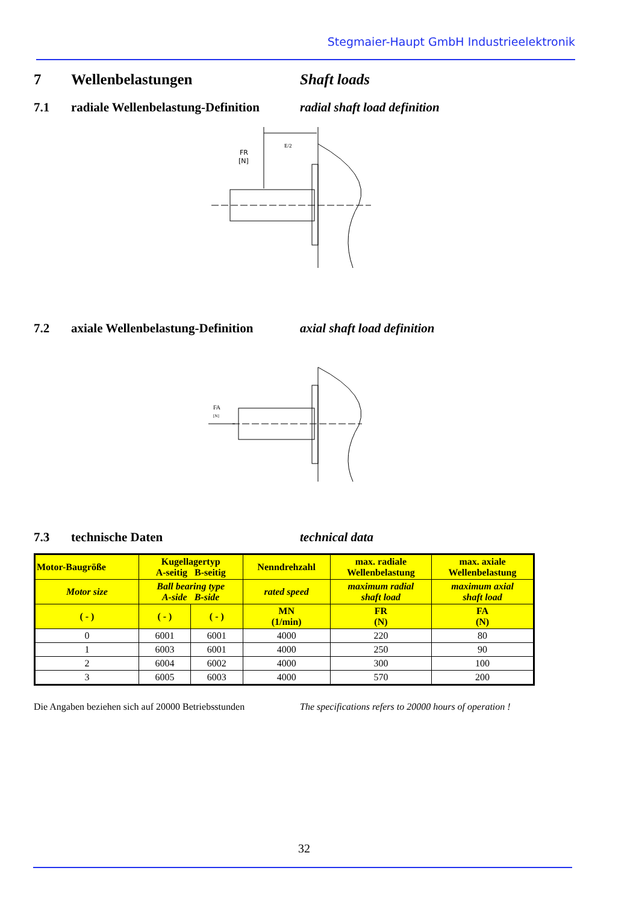Stegmaier-Haupt GmbH Industrieelektronik
7 Wellenbelastungen Shaft loads
7.1 radiale Wellenbelastung-Definition radial shaft load definition
FR
[N]
E/2
7.2 axiale Wellenbelastung-Definition axial shaft load definition
FA
[N]
7.3 technische Daten technical data
| Motor-Baugröße | Kugellagertyp A-seitig B-seitig | | Nenndrehzahl | max. radiale Wellenbelastung | max. axiale Wellenbelastung |
| Motor size | Ball bearing type A-side B-side | | rated speed | maximum radial shaft load | maximum axial shaft load |
| ( - ) | ( - ) | ( - ) | MN (1/min) | FR (N) | FA (N) |
| 0 | 6001 | 6001 | 4000 | 220 | 80 |
| 1 | 6003 | 6001 | 4000 | 250 | 90 |
| 2 | 6004 | 6002 | 4000 | 300 | 100 |
| 3 | 6005 | 6003 | 4000 | 570 | 200 |
Die Angaben beziehen sich auf 20000 Betriebsstunden The specifications refers to 20000 hours of operation !
32